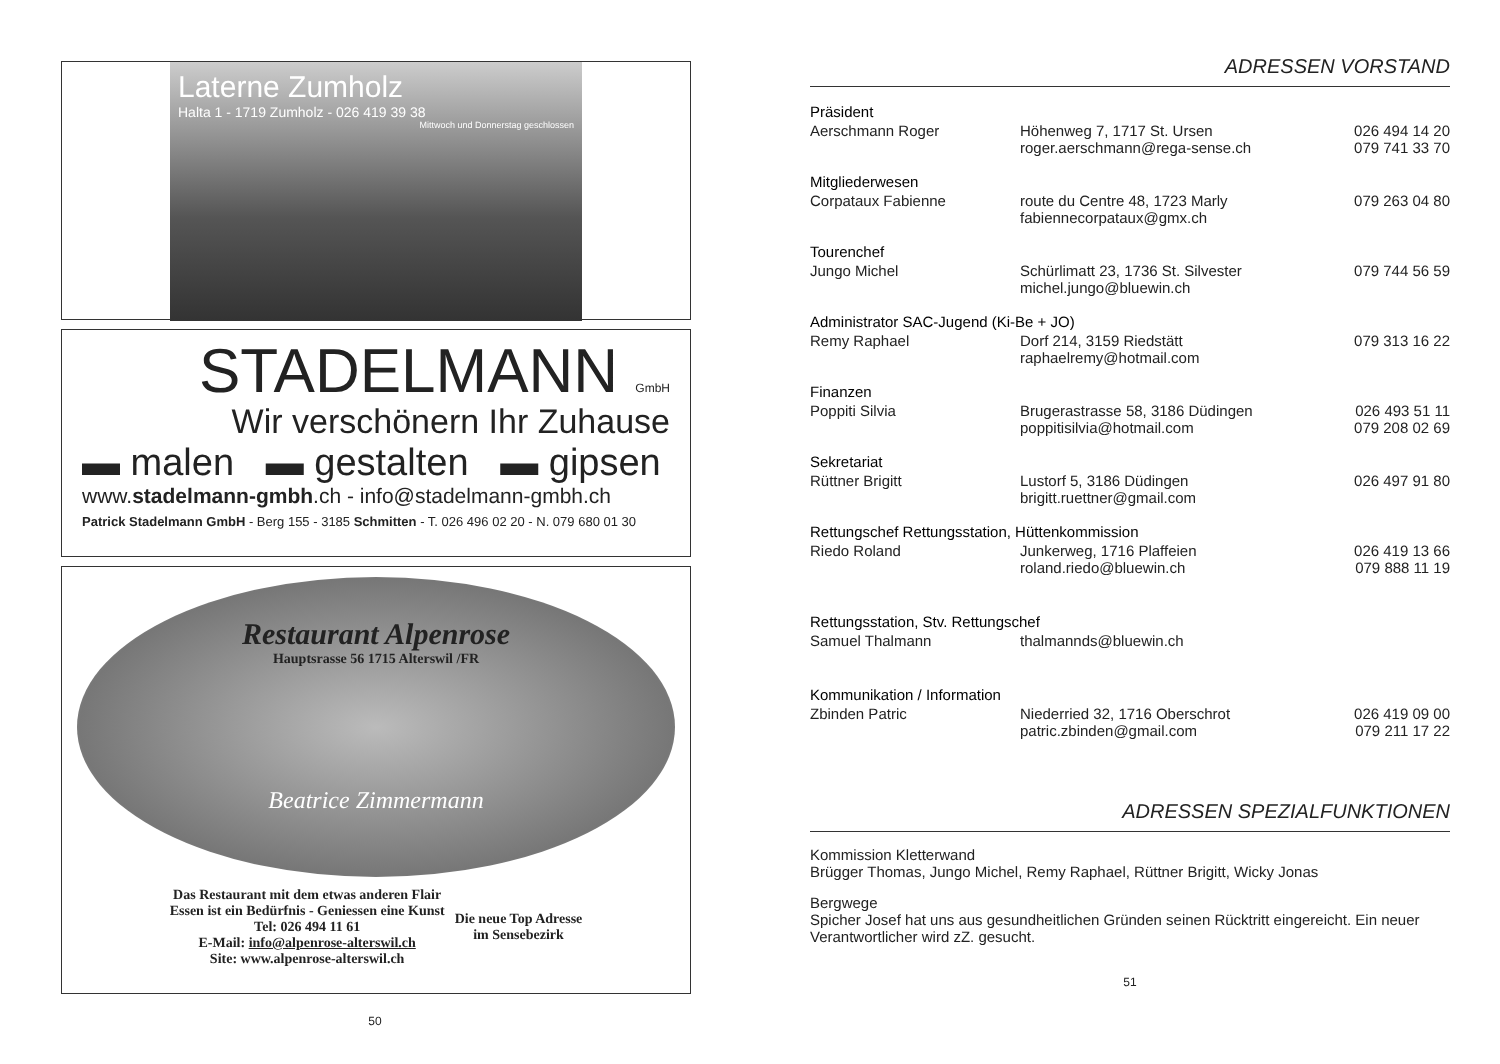Laterne Zumholz
Halta 1 - 1719 Zumholz - 026 419 39 38
Mittwoch und Donnerstag geschlossen
STADELMANN GmbH
Wir verschönern Ihr Zuhause
▬ malen ▬ gestalten ▬ gipsen
www.stadelmann-gmbh.ch - info@stadelmann-gmbh.ch
Patrick Stadelmann GmbH - Berg 155 - 3185 Schmitten - T. 026 496 02 20 - N. 079 680 01 30
Restaurant Alpenrose
Hauptsrasse 56 1715 Alterswil /FR
Beatrice Zimmermann
Das Restaurant mit dem etwas anderen Flair
Essen ist ein Bedürfnis - Geniessen eine Kunst
Tel: 026 494 11 61
E-Mail: info@alpenrose-alterswil.ch
Site: www.alpenrose-alterswil.ch
Die neue Top Adresse
im Sensebezirk
50
ADRESSEN VORSTAND
| Präsident | | |
| Aerschmann Roger | Höhenweg 7, 1717 St. Ursen roger.aerschmann@rega-sense.ch | 026 494 14 20 079 741 33 70 |
| Mitgliederwesen | | |
| Corpataux Fabienne | route du Centre 48, 1723 Marly fabiennecorpataux@gmx.ch | 079 263 04 80 |
| Tourenchef | | |
| Jungo Michel | Schürlimatt 23, 1736 St. Silvester michel.jungo@bluewin.ch | 079 744 56 59 |
| Administrator SAC-Jugend (Ki-Be + JO) | | |
| Remy Raphael | Dorf 214, 3159 Riedstätt raphaelremy@hotmail.com | 079 313 16 22 |
| Finanzen | | |
| Poppiti Silvia | Brugerastrasse 58, 3186 Düdingen poppitisilvia@hotmail.com | 026 493 51 11 079 208 02 69 |
| Sekretariat | | |
| Rüttner Brigitt | Lustorf 5, 3186 Düdingen brigitt.ruettner@gmail.com | 026 497 91 80 |
| Rettungschef Rettungsstation, Hüttenkommission | | |
| Riedo Roland | Junkerweg, 1716 Plaffeien roland.riedo@bluewin.ch | 026 419 13 66 079 888 11 19 |
| Rettungsstation, Stv. Rettungschef | | |
| Samuel Thalmann | thalmannds@bluewin.ch | |
| Kommunikation / Information | | |
| Zbinden Patric | Niederried 32, 1716 Oberschrot patric.zbinden@gmail.com | 026 419 09 00 079 211 17 22 |
ADRESSEN SPEZIALFUNKTIONEN
Kommission Kletterwand
Brügger Thomas, Jungo Michel, Remy Raphael, Rüttner Brigitt, Wicky Jonas
Bergwege
Spicher Josef hat uns aus gesundheitlichen Gründen seinen Rücktritt eingereicht. Ein neuer Verantwortlicher wird zZ. gesucht.
51